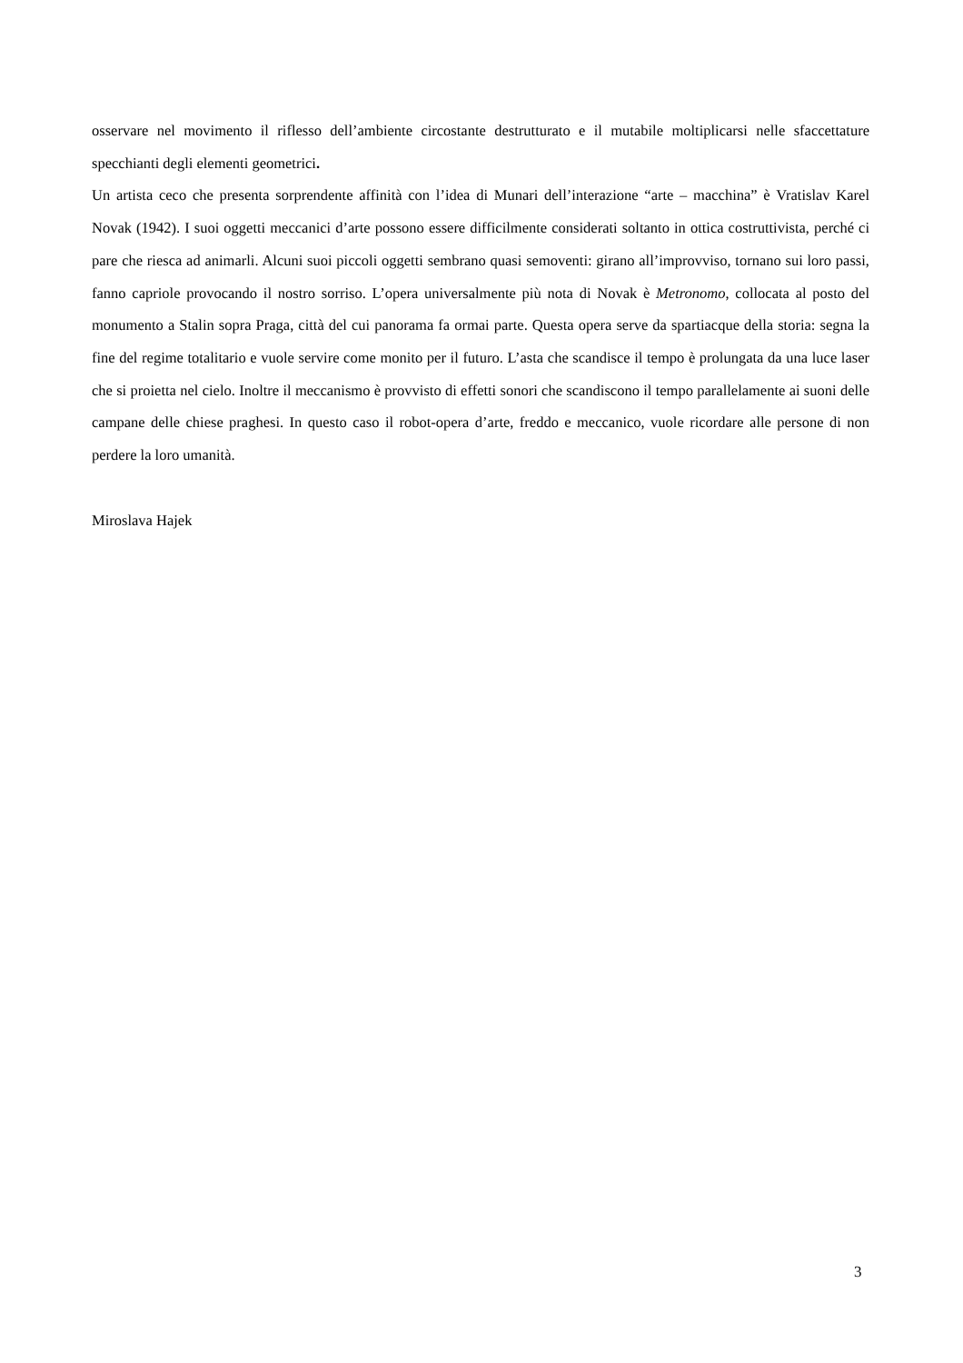osservare nel movimento il riflesso dell’ambiente circostante destrutturato e il mutabile moltiplicarsi nelle sfaccettature specchianti degli elementi geometrici.
Un artista ceco che presenta sorprendente affinità con l’idea di Munari dell’interazione “arte – macchina” è Vratislav Karel Novak (1942). I suoi oggetti meccanici d’arte possono essere difficilmente considerati soltanto in ottica costruttivista, perché ci pare che riesca ad animarli. Alcuni suoi piccoli oggetti sembrano quasi semoventi: girano all’improvviso, tornano sui loro passi, fanno capriole provocando il nostro sorriso. L’opera universalmente più nota di Novak è Metronomo, collocata al posto del monumento a Stalin sopra Praga, città del cui panorama fa ormai parte. Questa opera serve da spartiacque della storia: segna la fine del regime totalitario e vuole servire come monito per il futuro. L’asta che scandisce il tempo è prolungata da una luce laser che si proietta nel cielo. Inoltre il meccanismo è provvisto di effetti sonori che scandiscono il tempo parallelamente ai suoni delle campane delle chiese praghesi. In questo caso il robot-opera d’arte, freddo e meccanico, vuole ricordare alle persone di non perdere la loro umanità.
Miroslava Hajek
3